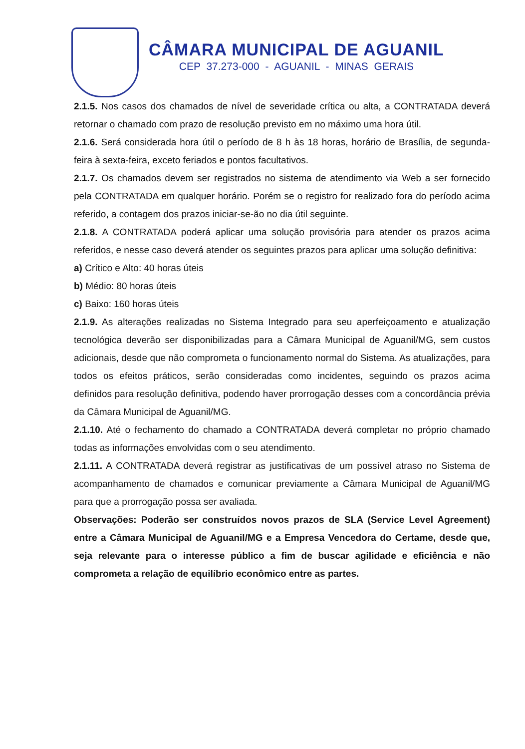CÂMARA MUNICIPAL DE AGUANIL
CEP 37.273-000 - AGUANIL - MINAS GERAIS
2.1.5. Nos casos dos chamados de nível de severidade crítica ou alta, a CONTRATADA deverá retornar o chamado com prazo de resolução previsto em no máximo uma hora útil.
2.1.6. Será considerada hora útil o período de 8 h às 18 horas, horário de Brasília, de segunda-feira à sexta-feira, exceto feriados e pontos facultativos.
2.1.7. Os chamados devem ser registrados no sistema de atendimento via Web a ser fornecido pela CONTRATADA em qualquer horário. Porém se o registro for realizado fora do período acima referido, a contagem dos prazos iniciar-se-ão no dia útil seguinte.
2.1.8. A CONTRATADA poderá aplicar uma solução provisória para atender os prazos acima referidos, e nesse caso deverá atender os seguintes prazos para aplicar uma solução definitiva:
a) Crítico e Alto: 40 horas úteis
b) Médio: 80 horas úteis
c) Baixo: 160 horas úteis
2.1.9. As alterações realizadas no Sistema Integrado para seu aperfeiçoamento e atualização tecnológica deverão ser disponibilizadas para a Câmara Municipal de Aguanil/MG, sem custos adicionais, desde que não comprometa o funcionamento normal do Sistema. As atualizações, para todos os efeitos práticos, serão consideradas como incidentes, seguindo os prazos acima definidos para resolução definitiva, podendo haver prorrogação desses com a concordância prévia da Câmara Municipal de Aguanil/MG.
2.1.10. Até o fechamento do chamado a CONTRATADA deverá completar no próprio chamado todas as informações envolvidas com o seu atendimento.
2.1.11. A CONTRATADA deverá registrar as justificativas de um possível atraso no Sistema de acompanhamento de chamados e comunicar previamente a Câmara Municipal de Aguanil/MG para que a prorrogação possa ser avaliada.
Observações: Poderão ser construídos novos prazos de SLA (Service Level Agreement) entre a Câmara Municipal de Aguanil/MG e a Empresa Vencedora do Certame, desde que, seja relevante para o interesse público a fim de buscar agilidade e eficiência e não comprometa a relação de equilíbrio econômico entre as partes.